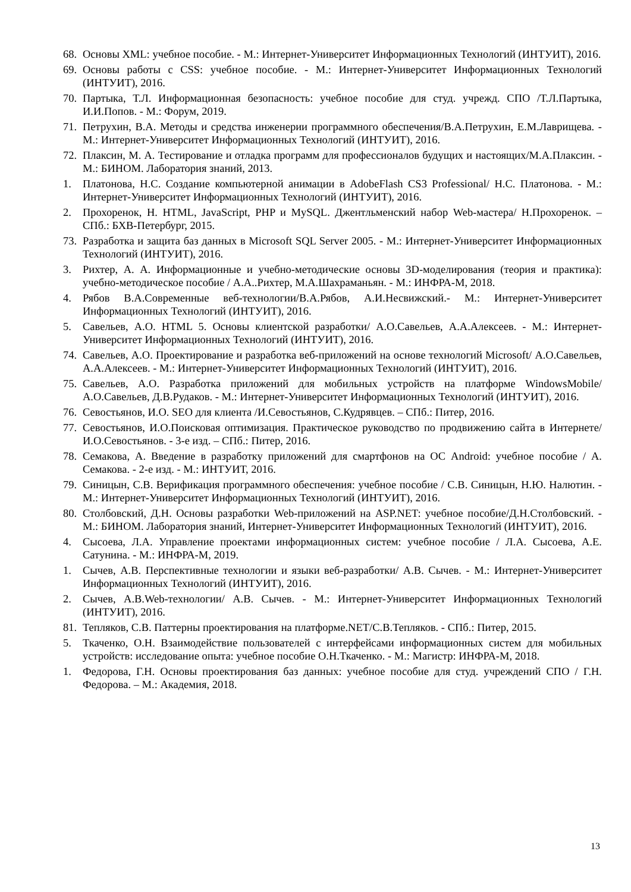68. Основы XML: учебное пособие. - М.: Интернет-Университет Информационных Технологий (ИНТУИТ), 2016.
69. Основы работы с CSS: учебное пособие. - М.: Интернет-Университет Информационных Технологий (ИНТУИТ), 2016.
70. Партыка, Т.Л. Информационная безопасность: учебное пособие для студ. учрежд. СПО /Т.Л.Партыка, И.И.Попов. - М.: Форум, 2019.
71. Петрухин, В.А. Методы и средства инженерии программного обеспечения/В.А.Петрухин, Е.М.Лаврищева. - М.: Интернет-Университет Информационных Технологий (ИНТУИТ), 2016.
72. Плаксин, М. А. Тестирование и отладка программ для профессионалов будущих и настоящих/М.А.Плаксин. - М.: БИНОМ. Лаборатория знаний, 2013.
1. Платонова, Н.С. Создание компьютерной анимации в AdobeFlash CS3 Professional/ Н.С. Платонова. - М.: Интернет-Университет Информационных Технологий (ИНТУИТ), 2016.
2. Прохоренок, Н. HTML, JavaScript, PHP и MySQL. Джентльменский набор Web-мастера/ Н.Прохоренок. – СПб.: БХВ-Петербург, 2015.
73. Разработка и защита баз данных в Microsoft SQL Server 2005. - М.: Интернет-Университет Информационных Технологий (ИНТУИТ), 2016.
3. Рихтер, А. А. Информационные и учебно-методические основы 3D-моделирования (теория и практика): учебно-методическое пособие / А.А..Рихтер, М.А.Шахраманьян. - М.: ИНФРА-М, 2018.
4. Рябов В.А.Современные веб-технологии/В.А.Рябов, А.И.Несвижский.- М.: Интернет-Университет Информационных Технологий (ИНТУИТ), 2016.
5. Савельев, А.О. HTML 5. Основы клиентской разработки/ А.О.Савельев, А.А.Алексеев. - М.: Интернет-Университет Информационных Технологий (ИНТУИТ), 2016.
74. Савельев, А.О. Проектирование и разработка веб-приложений на основе технологий Microsoft/ А.О.Савельев, А.А.Алексеев. - М.: Интернет-Университет Информационных Технологий (ИНТУИТ), 2016.
75. Савельев, А.О. Разработка приложений для мобильных устройств на платформе WindowsMobile/ А.О.Савельев, Д.В.Рудаков. - М.: Интернет-Университет Информационных Технологий (ИНТУИТ), 2016.
76. Севостьянов, И.О. SEO для клиента /И.Севостьянов, С.Кудрявцев. – СПб.: Питер, 2016.
77. Севостьянов, И.О.Поисковая оптимизация. Практическое руководство по продвижению сайта в Интернете/И.О.Севостьянов. - 3-е изд. – СПб.: Питер, 2016.
78. Семакова, А. Введение в разработку приложений для смартфонов на ОС Android: учебное пособие / А. Семакова. - 2-е изд. - М.: ИНТУИТ, 2016.
79. Синицын, С.В. Верификация программного обеспечения: учебное пособие / С.В. Синицын, Н.Ю. Налютин. - М.: Интернет-Университет Информационных Технологий (ИНТУИТ), 2016.
80. Столбовский, Д.Н. Основы разработки Web-приложений на ASP.NET: учебное пособие/Д.Н.Столбовский. - М.: БИНОМ. Лаборатория знаний, Интернет-Университет Информационных Технологий (ИНТУИТ), 2016.
4. Сысоева, Л.А. Управление проектами информационных систем: учебное пособие / Л.А. Сысоева, А.Е. Сатунина. - М.: ИНФРА-М, 2019.
1. Сычев, А.В. Перспективные технологии и языки веб-разработки/ А.В. Сычев. - М.: Интернет-Университет Информационных Технологий (ИНТУИТ), 2016.
2. Сычев, А.В.Web-технологии/ А.В. Сычев. - М.: Интернет-Университет Информационных Технологий (ИНТУИТ), 2016.
81. Тепляков, С.В. Паттерны проектирования на платформе.NET/С.В.Тепляков. - СПб.: Питер, 2015.
5. Ткаченко, О.Н. Взаимодействие пользователей с интерфейсами информационных систем для мобильных устройств: исследование опыта: учебное пособие О.Н.Ткаченко. - М.: Магистр: ИНФРА-М, 2018.
1. Федорова, Г.Н. Основы проектирования баз данных: учебное пособие для студ. учреждений СПО / Г.Н. Федорова. – М.: Академия, 2018.
13